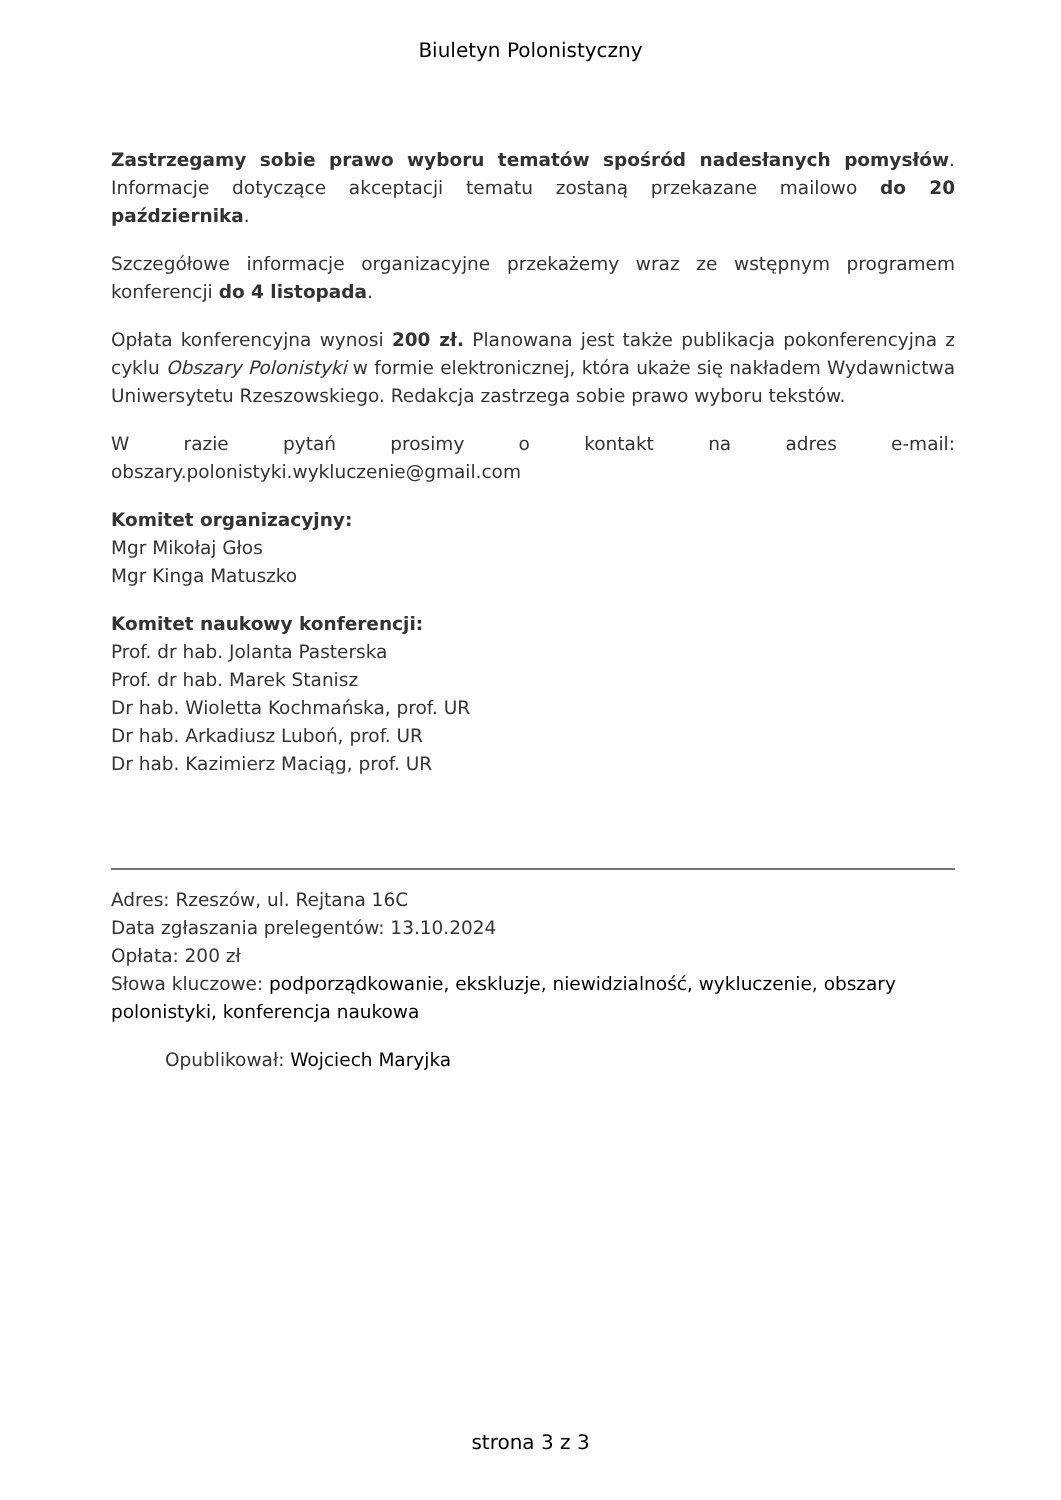Biuletyn Polonistyczny
Zastrzegamy sobie prawo wyboru tematów spośród nadesłanych pomysłów. Informacje dotyczące akceptacji tematu zostaną przekazane mailowo do 20 października.
Szczegółowe informacje organizacyjne przekażemy wraz ze wstępnym programem konferencji do 4 listopada.
Opłata konferencyjna wynosi 200 zł. Planowana jest także publikacja pokonferencyjna z cyklu Obszary Polonistyki w formie elektronicznej, która ukaże się nakładem Wydawnictwa Uniwersytetu Rzeszowskiego. Redakcja zastrzega sobie prawo wyboru tekstów.
W razie pytań prosimy o kontakt na adres e-mail: obszary.polonistyki.wykluczenie@gmail.com
Komitet organizacyjny:
Mgr Mikołaj Głos
Mgr Kinga Matuszko
Komitet naukowy konferencji:
Prof. dr hab. Jolanta Pasterska
Prof. dr hab. Marek Stanisz
Dr hab. Wioletta Kochmańska, prof. UR
Dr hab. Arkadiusz Luboń, prof. UR
Dr hab. Kazimierz Maciąg, prof. UR
Adres: Rzeszów, ul. Rejtana 16C
Data zgłaszania prelegentów: 13.10.2024
Opłata: 200 zł
Słowa kluczowe: podporządkowanie, ekskluzje, niewidzialność, wykluczenie, obszary polonistyki, konferencja naukowa
Opublikował: Wojciech Maryjka
strona 3 z 3